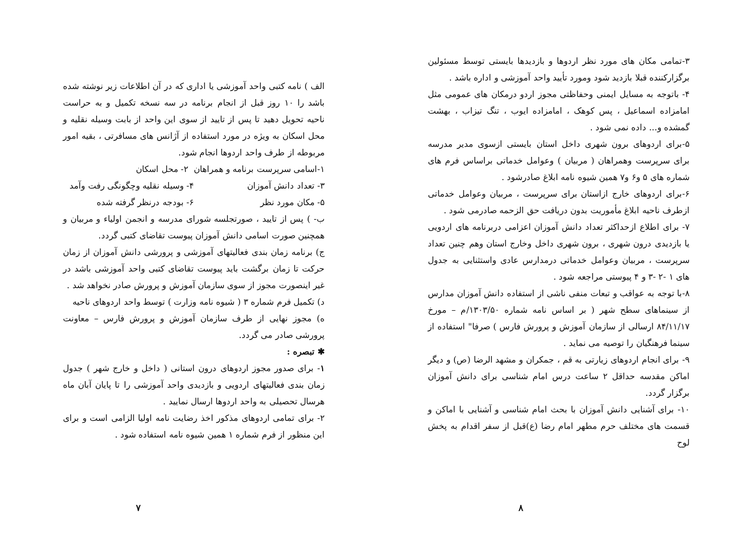الف ) نامه کتبی واحد آموزشی یا اداری که در آن اطلاعات زیر نوشته شده باشد را ۱۰ روز قبل از انجام برنامه در سه نسخه تکمیل و به حراست ناحیه تحویل دهید تا پس از تایید از سوی این واحد از بابت وسیله نقلیه و محل اسکان به ویژه در مورد استفاده از آژانس های مسافرتی ، بقیه امور مربوطه از طرف واحد اردوها انجام شود.
۱-اسامی سرپرست برنامه و همراهان ۲- محل اسکان
۳- تعداد دانش آموزان ۴- وسیله نقلیه وچگونگی رفت وآمد
۵- مکان مورد نظر ۶- بودجه درنظر گرفته شده
ب- ) پس از تایید ، صورتجلسه شورای مدرسه و انجمن اولیاء و مربیان و همچنین صورت اسامی دانش آموزان پیوست تقاضای کتبی گردد.
ج) برنامه زمان بندی فعالیتهای آموزشی و پرورشی دانش آموزان از زمان حرکت تا زمان برگشت باید پیوست تقاضای کتبی واحد آموزشی باشد در غیر اینصورت مجوز از سوی سازمان آموزش و پرورش صادر نخواهد شد .
د) تکمیل فرم شماره ۳ ( شیوه نامه وزارت ) توسط واحد اردوهای ناحیه
ه) مجوز نهایی از طرف سازمان آموزش و پرورش فارس – معاونت پرورشی صادر می گردد.
✱ تبصره :
۱- برای صدور مجوز اردوهای درون استانی ( داخل و خارج شهر ) جدول زمان بندی فعالیتهای اردویی و بازدیدی واحد آموزشی را تا پایان آبان ماه هرسال تحصیلی به واحد اردوها ارسال نمایید .
۲- برای تمامی اردوهای مذکور اخذ رضایت نامه اولیا الزامی است و برای این منظور از فرم شماره ۱ همین شیوه نامه استفاده شود .
۷
۳-تمامی مکان های مورد نظر اردوها و بازدیدها بایستی توسط مسئولین برگزارکننده قبلا بازدید شود ومورد تأیید واحد آموزشی و اداره باشد .
۴- باتوجه به مسایل ایمنی وحفاظتی مجوز اردو درمکان های عمومی مثل امامزاده اسماعیل ، پس کوهک ، امامزاده ایوب ، تنگ تیزاب ، بهشت گمشده و... داده نمی شود .
۵-برای اردوهای برون شهری داخل استان بایستی ازسوی مدیر مدرسه برای سرپرست وهمراهان ( مربیان ) وعوامل خدماتی براساس فرم های شماره های ۵ و۶ و۷ همین شیوه نامه ابلاغ صادرشود .
۶-برای اردوهای خارج ازاستان برای سرپرست ، مربیان وعوامل خدماتی ازطرف ناحیه ابلاغ مأموریت بدون دریافت حق الزحمه صادرمی شود .
۷- برای اطلاع ازحداکثر تعداد دانش آموزان اعزامی دربرنامه های اردویی یا بازدیدی درون شهری ، برون شهری داخل وخارج استان وهم چنین تعداد سرپرست ، مربیان وعوامل خدماتی درمدارس عادی واستثنایی به جدول های ۱ -۲ -۳ و ۴ پیوستی مراجعه شود .
۸-با توجه به عواقب و تبعات منفی ناشی از استفاده دانش آموزان مدارس از سینماهای سطح شهر ( بر اساس نامه شماره ۱۳۰۳/۵۰/م – مورخ ۸۴/۱۱/۱۷ ارسالی از سازمان آموزش و پرورش فارس ) صرفا" استفاده از سینما فرهنگیان را توصیه می نماید .
۹- برای انجام اردوهای زیارتی به قم ، جمکران و مشهد الرضا (ص) و دیگر اماکن مقدسه حداقل ۲ ساعت درس امام شناسی برای دانش آموزان برگزار گردد.
۱۰- برای آشنایی دانش آموزان با بحث امام شناسی و آشنایی با اماکن و قسمت های مختلف حرم مطهر امام رضا (ع)قبل از سفر اقدام به پخش لوح
۸